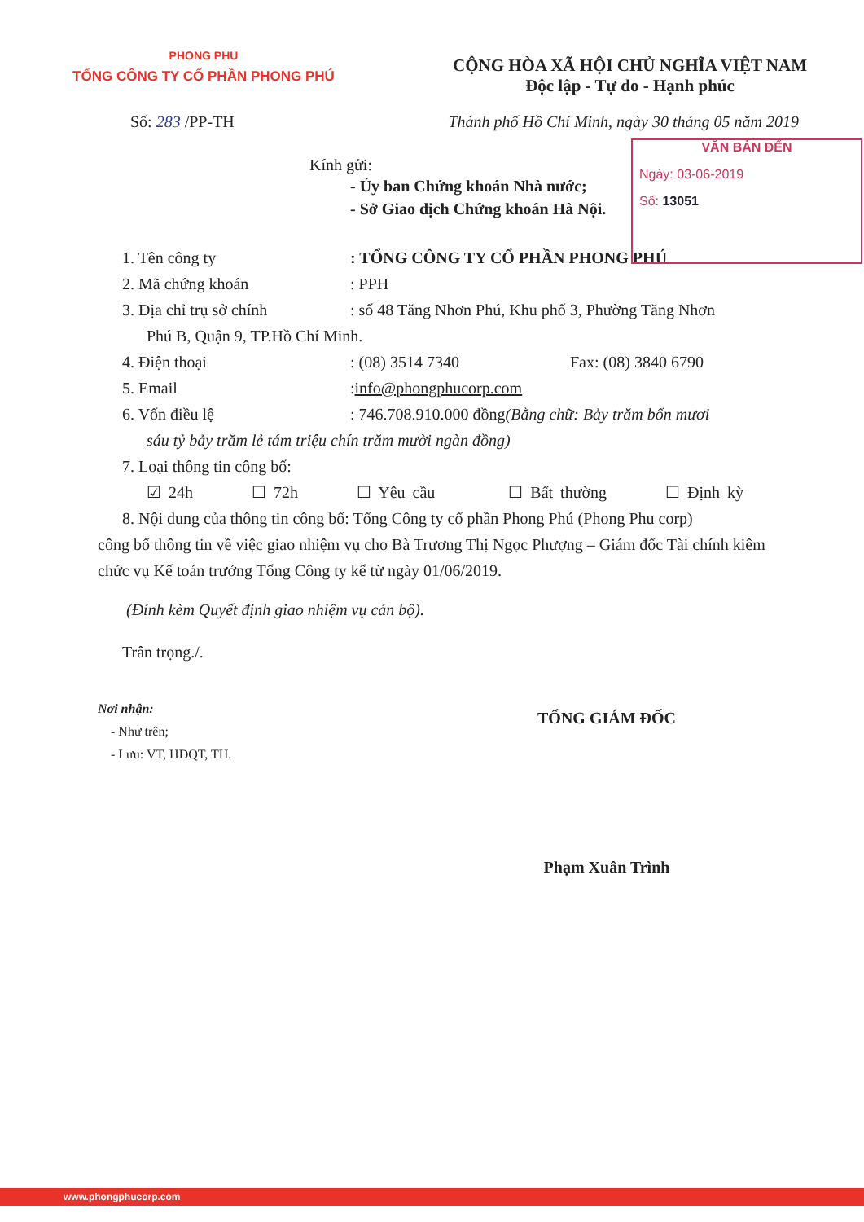PHONG PHU
TỔNG CÔNG TY CỔ PHẦN PHONG PHÚ
CỘNG HÒA XÃ HỘI CHỦ NGHĨA VIỆT NAM
Độc lập - Tự do - Hạnh phúc
Số: 283 /PP-TH Thành phố Hồ Chí Minh, ngày 30 tháng 05 năm 2019
VĂN BẢN ĐẾN
Ngày: 03-06-2019
Số: 13051
Kính gửi:
- Ủy ban Chứng khoán Nhà nước;
- Sở Giao dịch Chứng khoán Hà Nội.
1. Tên công ty: TỔNG CÔNG TY CỔ PHẦN PHONG PHÚ
2. Mã chứng khoán: PPH
3. Địa chỉ trụ sở chính: số 48 Tăng Nhơn Phú, Khu phố 3, Phường Tăng Nhơn
Phú B, Quận 9, TP.Hồ Chí Minh.
4. Điện thoại: (08) 3514 7340 Fax: (08) 3840 6790
5. Email: info@phongphucorp.com
6. Vốn điều lệ: 746.708.910.000 đồng (Bằng chữ: Bảy trăm bốn mươi
sáu tỷ bảy trăm lẻ tám triệu chín trăm mười ngàn đồng)
7. Loại thông tin công bố:
☑ 24h ☐ 72h ☐ Yêu cầu ☐ Bất thường ☐ Định kỳ
8. Nội dung của thông tin công bố: Tổng Công ty cổ phần Phong Phú (Phong Phu corp)
công bố thông tin về việc giao nhiệm vụ cho Bà Trương Thị Ngọc Phượng – Giám đốc Tài chính kiêm chức vụ Kế toán trưởng Tổng Công ty kể từ ngày 01/06/2019.
(Đính kèm Quyết định giao nhiệm vụ cán bộ).
Trân trọng./.
Nơi nhận:
- Như trên;
- Lưu: VT, HĐQT, TH.
TỔNG GIÁM ĐỐC
Phạm Xuân Trình
www.phongphucorp.com